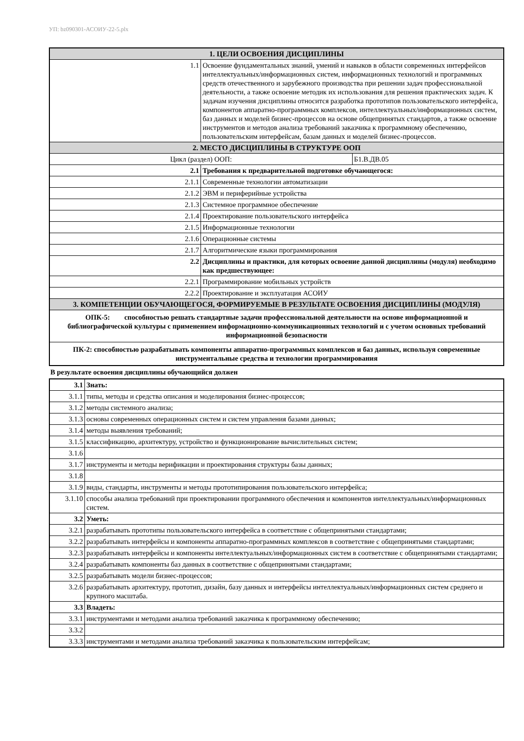УП: bz090301-АСОИУ-22-5.plx
| 1. ЦЕЛИ ОСВОЕНИЯ ДИСЦИПЛИНЫ | | |
| 1.1 | Освоение фундаментальных знаний, умений и навыков в области современных интерфейсов интеллектуальных/информационных систем, информационных технологий и программных средств отечественного и зарубежного производства при решении задач профессиональной деятельности, а также освоение методик их использования для решения практических задач. К задачам изучения дисциплины относится разработка прототипов пользовательского интерфейса, компонентов аппаратно-программных комплексов, интеллектуальных/информационных систем, баз данных и моделей бизнес-процессов на основе общепринятых стандартов, а также освоение инструментов и методов анализа требований заказчика к программному обеспечению, пользовательским интерфейсам, базам данных и моделей бизнес-процессов. | |
| 2. МЕСТО ДИСЦИПЛИНЫ В СТРУКТУРЕ ООП | | |
| Цикл (раздел) ООП: | | Б1.В.ДВ.05 |
| 2.1 | Требования к предварительной подготовке обучающегося: | |
| 2.1.1 | Современные технологии автоматизации | |
| 2.1.2 | ЭВМ и периферийные устройства | |
| 2.1.3 | Системное программное обеспечение | |
| 2.1.4 | Проектирование пользовательского интерфейса | |
| 2.1.5 | Информационные технологии | |
| 2.1.6 | Операционные системы | |
| 2.1.7 | Алгоритмические языки программирования | |
| 2.2 | Дисциплины и практики, для которых освоение данной дисциплины (модуля) необходимо как предшествующее: | |
| 2.2.1 | Программирование мобильных устройств | |
| 2.2.2 | Проектирование и эксплуатация АСОИУ | |
| 3. КОМПЕТЕНЦИИ ОБУЧАЮЩЕГОСЯ, ФОРМИРУЕМЫЕ В РЕЗУЛЬТАТЕ ОСВОЕНИЯ ДИСЦИПЛИНЫ (МОДУЛЯ) | | |
| ОПК-5: способностью решать стандартные задачи профессиональной деятельности на основе информационной и библиографической культуры с применением информационно-коммуникационных технологий и с учетом основных требований информационной безопасности | | |
| ПК-2: способностью разрабатывать компоненты аппаратно-программных комплексов и баз данных, используя современные инструментальные средства и технологии программирования | | |
В результате освоения дисциплины обучающийся должен
| 3.1 | Знать: |
| 3.1.1 | типы, методы и средства описания и моделирования бизнес-процессов; |
| 3.1.2 | методы системного анализа; |
| 3.1.3 | основы современных операционных систем и систем управления базами данных; |
| 3.1.4 | методы выявления требований; |
| 3.1.5 | классификацию, архитектуру, устройство и функционирование вычислительных систем; |
| 3.1.6 | |
| 3.1.7 | инструменты и методы верификации и проектирования структуры базы данных; |
| 3.1.8 | |
| 3.1.9 | виды, стандарты, инструменты и методы прототипирования пользовательского интерфейса; |
| 3.1.10 | способы анализа требований при проектировании программного обеспечения и компонентов интеллектуальных/информационных систем. |
| 3.2 | Уметь: |
| 3.2.1 | разрабатывать прототипы пользовательского интерфейса в соответствие с общепринятыми стандартами; |
| 3.2.2 | разрабатывать интерфейсы и компоненты аппаратно-программных комплексов в соответствие с общепринятыми стандартами; |
| 3.2.3 | разрабатывать интерфейсы и компоненты интеллектуальных/информационных систем в соответствие с общепринятыми стандартами; |
| 3.2.4 | разрабатывать компоненты баз данных в соответствие с общепринятыми стандартами; |
| 3.2.5 | разрабатывать модели бизнес-процессов; |
| 3.2.6 | разрабатывать архитектуру, прототип, дизайн, базу данных и интерфейсы интеллектуальных/информационных систем среднего и крупного масштаба. |
| 3.3 | Владеть: |
| 3.3.1 | инструментами и методами анализа требований заказчика к программному обеспечению; |
| 3.3.2 | |
| 3.3.3 | инструментами и методами анализа требований заказчика к пользовательским интерфейсам; |